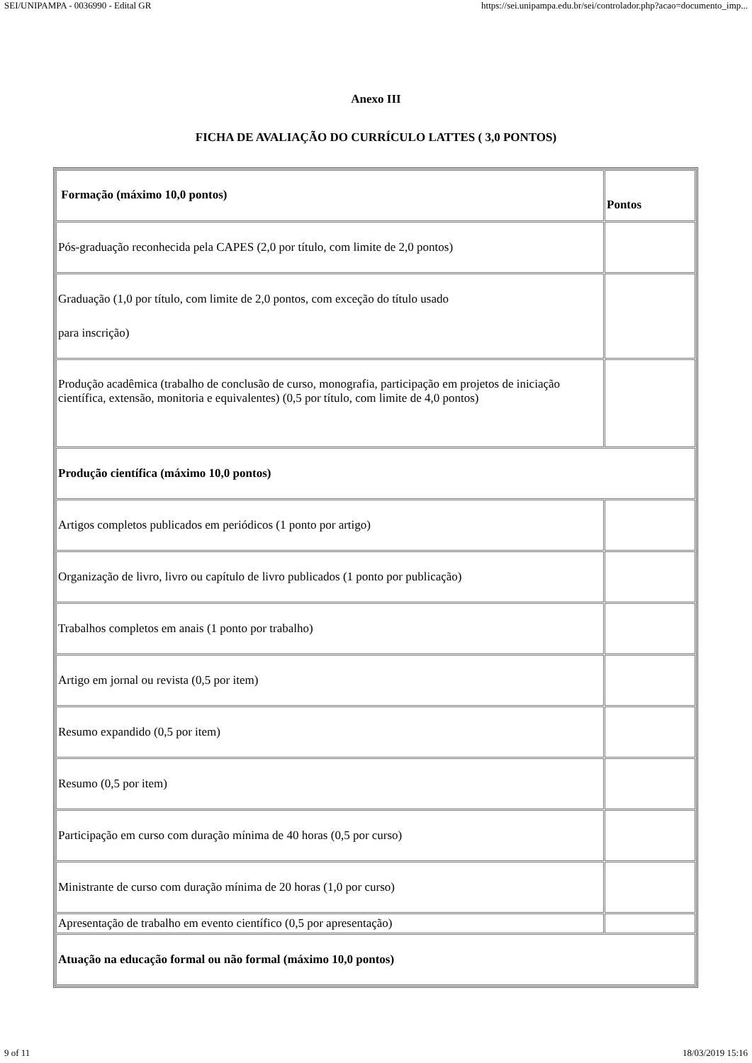SEI/UNIPAMPA - 0036990 - Edital GR https://sei.unipampa.edu.br/sei/controlador.php?acao=documento_imp...
Anexo III
FICHA DE AVALIAÇÃO DO CURRÍCULO LATTES ( 3,0 PONTOS)
| Formação (máximo 10,0 pontos) | Pontos |
| --- | --- |
| Pós-graduação reconhecida pela CAPES (2,0 por título, com limite de 2,0 pontos) | |
| Graduação (1,0 por título, com limite de 2,0 pontos, com exceção do título usado para inscrição) | |
| Produção acadêmica (trabalho de conclusão de curso, monografia, participação em projetos de iniciação científica, extensão, monitoria e equivalentes) (0,5 por título, com limite de 4,0 pontos) | |
| Produção científica (máximo 10,0 pontos) | |
| Artigos completos publicados em periódicos (1 ponto por artigo) | |
| Organização de livro, livro ou capítulo de livro publicados (1 ponto por publicação) | |
| Trabalhos completos em anais (1 ponto por trabalho) | |
| Artigo em jornal ou revista (0,5 por item) | |
| Resumo expandido (0,5 por item) | |
| Resumo (0,5 por item) | |
| Participação em curso com duração mínima de 40 horas (0,5 por curso) | |
| Ministrante de curso com duração mínima de 20 horas (1,0 por curso) | |
| Apresentação de trabalho em evento científico (0,5 por apresentação) | |
| Atuação na educação formal ou não formal (máximo 10,0 pontos) | |
9 of 11 18/03/2019 15:16